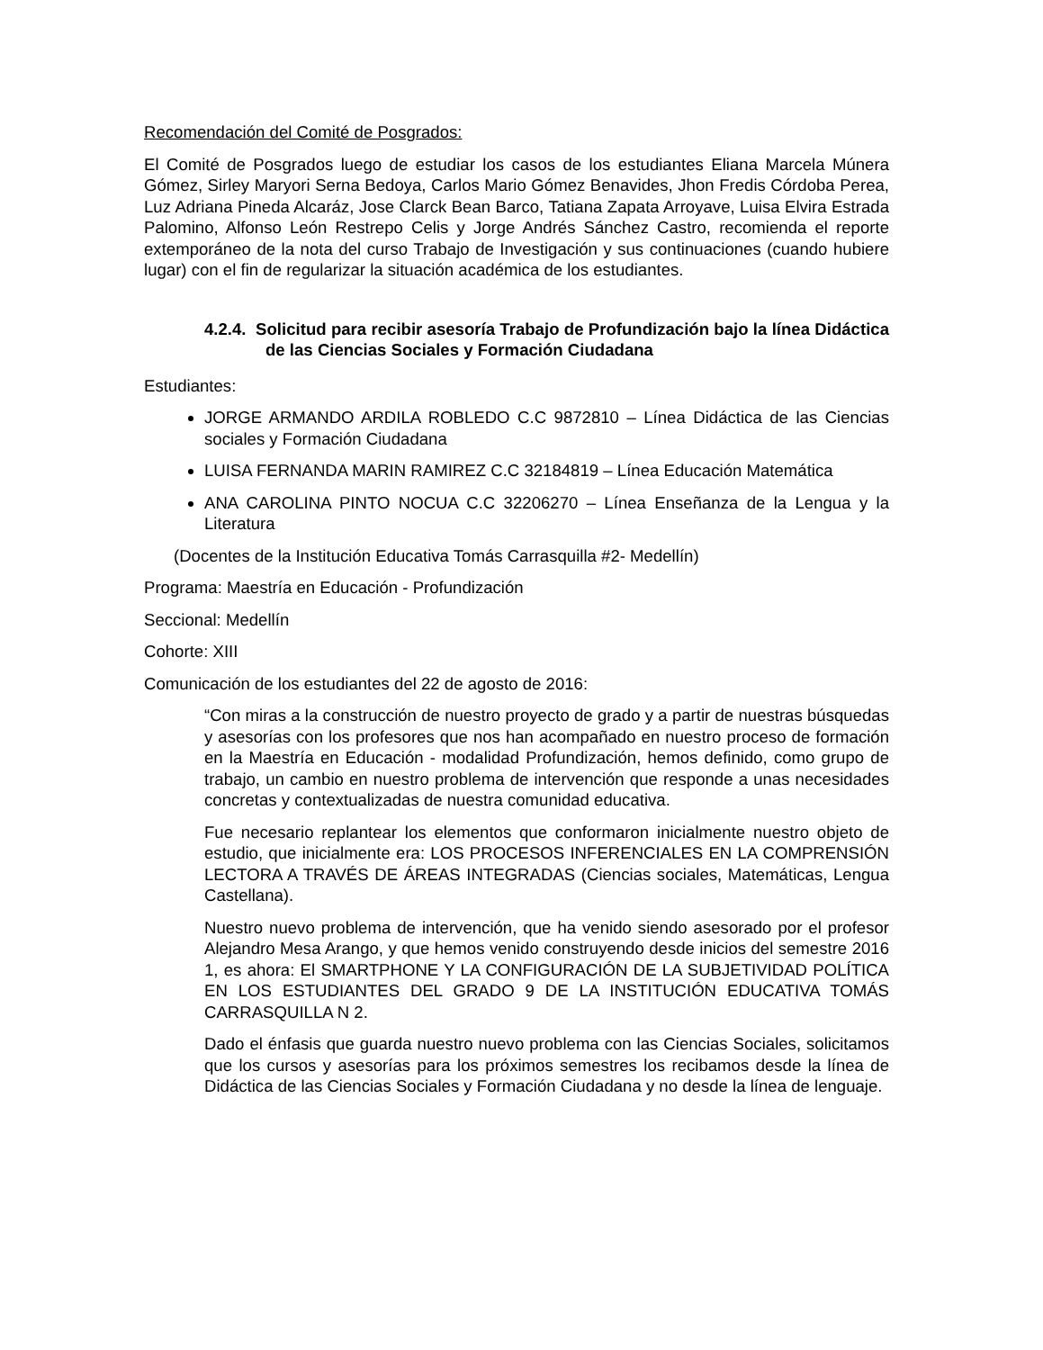Recomendación del Comité de Posgrados:
El Comité de Posgrados luego de estudiar los casos de los estudiantes Eliana Marcela Múnera Gómez, Sirley Maryori Serna Bedoya, Carlos Mario Gómez Benavides, Jhon Fredis Córdoba Perea, Luz Adriana Pineda Alcaráz, Jose Clarck Bean Barco, Tatiana Zapata Arroyave, Luisa Elvira Estrada Palomino, Alfonso León Restrepo Celis y Jorge Andrés Sánchez Castro, recomienda el reporte extemporáneo de la nota del curso Trabajo de Investigación y sus continuaciones (cuando hubiere lugar) con el fin de regularizar la situación académica de los estudiantes.
4.2.4. Solicitud para recibir asesoría Trabajo de Profundización bajo la línea Didáctica de las Ciencias Sociales y Formación Ciudadana
Estudiantes:
JORGE ARMANDO ARDILA ROBLEDO C.C 9872810 – Línea Didáctica de las Ciencias sociales y Formación Ciudadana
LUISA FERNANDA MARIN RAMIREZ C.C 32184819 – Línea Educación Matemática
ANA CAROLINA PINTO NOCUA C.C 32206270 – Línea Enseñanza de la Lengua y la Literatura
(Docentes de la Institución Educativa Tomás Carrasquilla #2- Medellín)
Programa: Maestría en Educación - Profundización
Seccional: Medellín
Cohorte: XIII
Comunicación de los estudiantes del 22 de agosto de 2016:
“Con miras a la construcción de nuestro proyecto de grado y a partir de nuestras búsquedas y asesorías con los profesores que nos han acompañado en nuestro proceso de formación en la Maestría en Educación - modalidad Profundización, hemos definido, como grupo de trabajo, un cambio en nuestro problema de intervención que responde a unas necesidades concretas y contextualizadas de nuestra comunidad educativa.
Fue necesario replantear los elementos que conformaron inicialmente nuestro objeto de estudio, que inicialmente era: LOS PROCESOS INFERENCIALES EN LA COMPRENSIÓN LECTORA A TRAVÉS DE ÁREAS INTEGRADAS (Ciencias sociales, Matemáticas, Lengua Castellana).
Nuestro nuevo problema de intervención, que ha venido siendo asesorado por el profesor Alejandro Mesa Arango, y que hemos venido construyendo desde inicios del semestre 2016 1, es ahora: El SMARTPHONE Y LA CONFIGURACIÓN DE LA SUBJETIVIDAD POLÍTICA EN LOS ESTUDIANTES DEL GRADO 9 DE LA INSTITUCIÓN EDUCATIVA TOMÁS CARRASQUILLA N 2.
Dado el énfasis que guarda nuestro nuevo problema con las Ciencias Sociales, solicitamos que los cursos y asesorías para los próximos semestres los recibamos desde la línea de Didáctica de las Ciencias Sociales y Formación Ciudadana y no desde la línea de lenguaje.